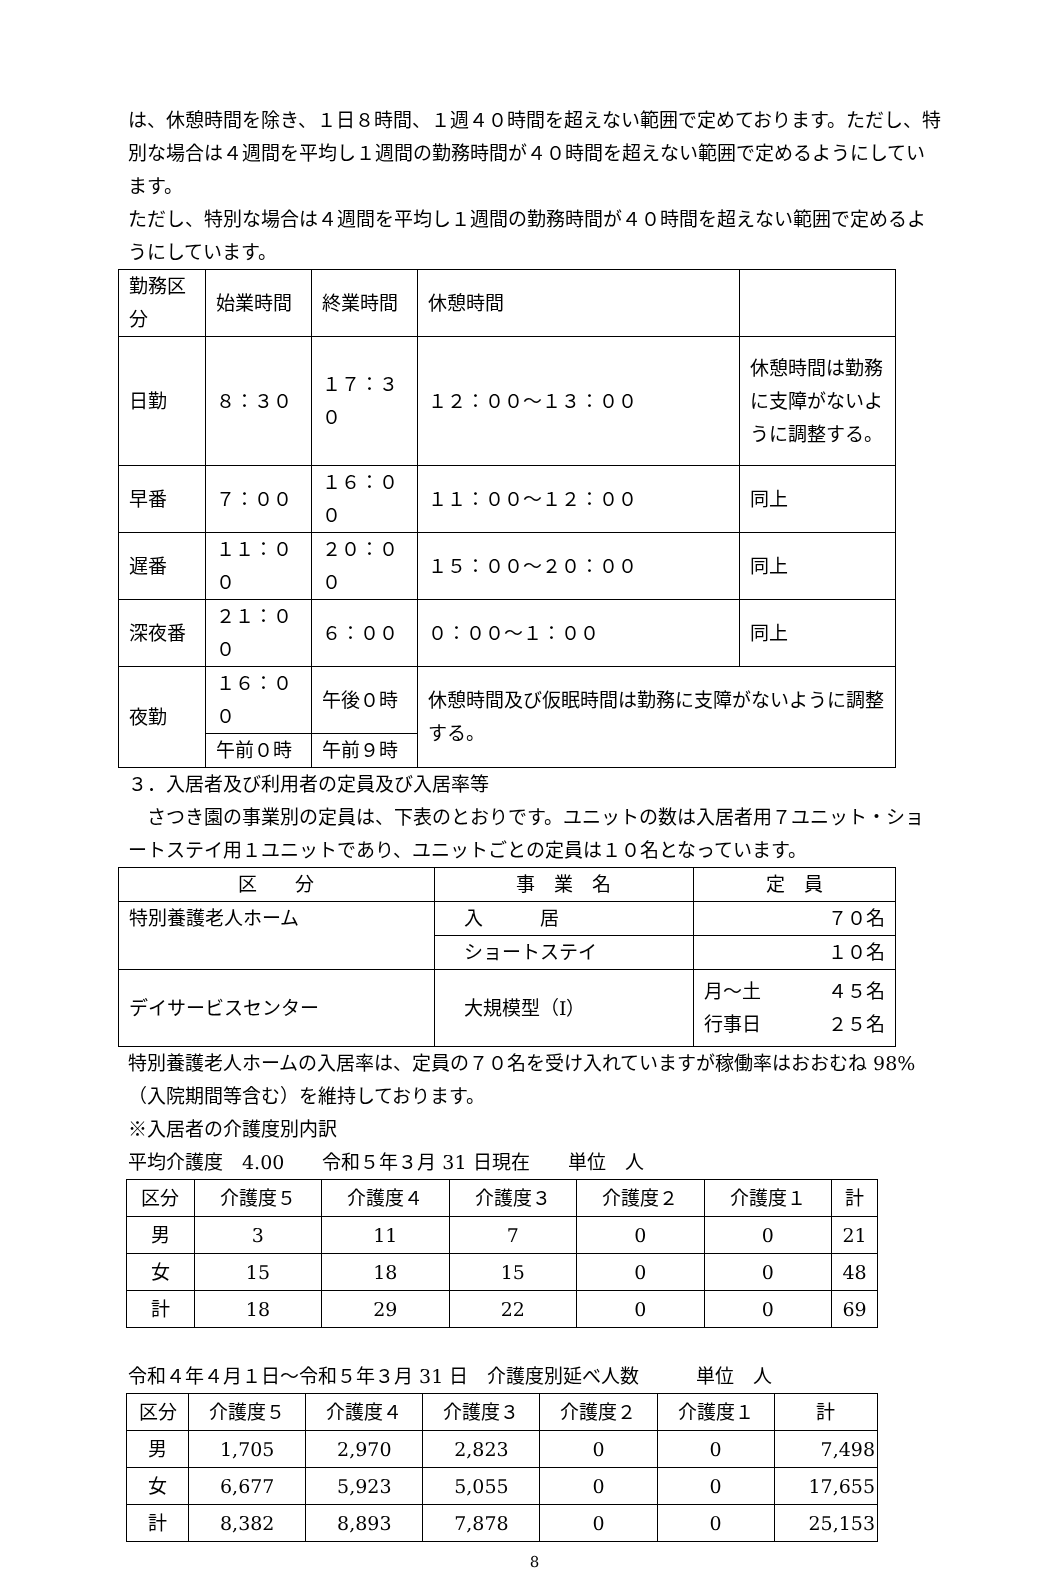は、休憩時間を除き、１日８時間、１週４０時間を超えない範囲で定めております。ただし、特別な場合は４週間を平均し１週間の勤務時間が４０時間を超えない範囲で定めるようにしています。
ただし、特別な場合は４週間を平均し１週間の勤務時間が４０時間を超えない範囲で定めるようにしています。
| 勤務区分 | 始業時間 | 終業時間 | 休憩時間 | |
| --- | --- | --- | --- | --- |
| 日勤 | ８：３０ | １７：３０ | １２：００～１３：００ | 休憩時間は勤務に支障がないように調整する。 |
| 早番 | ７：００ | １６：００ | １１：００～１２：００ | 同上 |
| 遅番 | １１：００ | ２０：００ | １５：００～２０：００ | 同上 |
| 深夜番 | ２１：００ | ６：００ | ０：００～１：００ | 同上 |
| 夜勤 | １６：００ | 午後０時 | 休憩時間及び仮眠時間は勤務に支障がないように調整する。 | |
| | 午前０時 | 午前９時 | | |
３．入居者及び利用者の定員及び入居率等
　さつき園の事業別の定員は、下表のとおりです。ユニットの数は入居者用７ユニット・ショートステイ用１ユニットであり、ユニットごとの定員は１０名となっています。
| 区 分 | 事 業 名 | 定 員 |
| --- | --- | --- |
| 特別養護老人ホーム | 入 居 | ７０名 |
| | ショートステイ | １０名 |
| デイサービスセンター | 大規模型（Ⅰ） | 月～土 ４５名 行事日 ２５名 |
特別養護老人ホームの入居率は、定員の７０名を受け入れていますが稼働率はおおむね 98%（入院期間等含む）を維持しております。
※入居者の介護度別内訳
平均介護度　4.00　　令和５年３月 31 日現在　　単位　人
| 区分 | 介護度５ | 介護度４ | 介護度３ | 介護度２ | 介護度１ | 計 |
| --- | --- | --- | --- | --- | --- | --- |
| 男 | 3 | 11 | 7 | 0 | 0 | 21 |
| 女 | 15 | 18 | 15 | 0 | 0 | 48 |
| 計 | 18 | 29 | 22 | 0 | 0 | 69 |
令和４年４月１日～令和５年３月 31 日　介護度別延べ人数　　　単位　人
| 区分 | 介護度５ | 介護度４ | 介護度３ | 介護度２ | 介護度１ | 計 |
| --- | --- | --- | --- | --- | --- | --- |
| 男 | 1,705 | 2,970 | 2,823 | 0 | 0 | 7,498 |
| 女 | 6,677 | 5,923 | 5,055 | 0 | 0 | 17,655 |
| 計 | 8,382 | 8,893 | 7,878 | 0 | 0 | 25,153 |
8